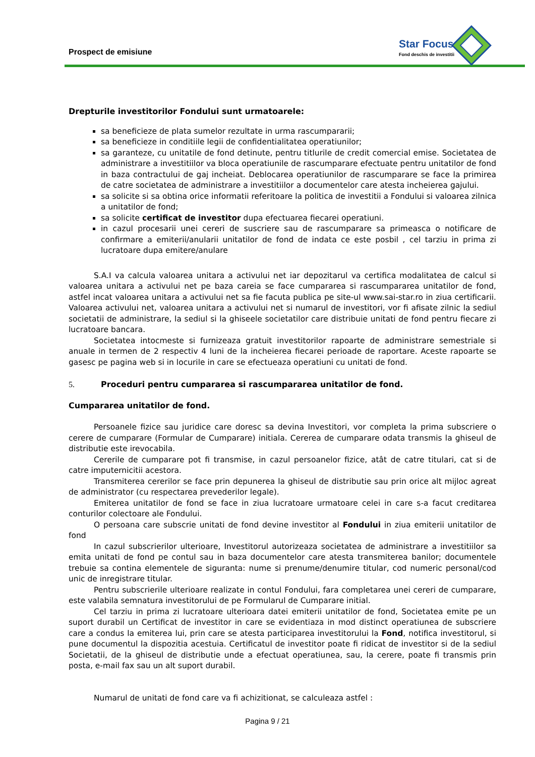Prospect de emisiune
Star Focus
Fond deschis de investitii
Drepturile investitorilor Fondului sunt urmatoarele:
sa beneficieze de plata sumelor rezultate in urma rascumpararii;
sa beneficieze in conditiile legii de confidentialitatea operatiunilor;
sa garanteze, cu unitatile de fond detinute, pentru titlurile de credit comercial emise. Societatea de administrare a investitiilor va bloca operatiunile de rascumparare efectuate pentru unitatilor de fond in baza contractului de gaj incheiat. Deblocarea operatiunilor de rascumparare se face la primirea de catre societatea de administrare a investitiilor a documentelor care atesta incheierea gajului.
sa solicite si sa obtina orice informatii referitoare la politica de investitii a Fondului si valoarea zilnica a unitatilor de fond;
sa solicite certificat de investitor dupa efectuarea fiecarei operatiuni.
in cazul procesarii unei cereri de suscriere sau de rascumparare sa primeasca o notificare de confirmare a emiterii/anularii unitatilor de fond de indata ce este posbil , cel tarziu in prima zi lucratoare dupa emitere/anulare
S.A.I va calcula valoarea unitara a activului net iar depozitarul va certifica modalitatea de calcul si valoarea unitara a activului net pe baza careia se face cumpararea si rascumpararea unitatilor de fond, astfel incat valoarea unitara a activului net sa fie facuta publica pe site-ul www.sai-star.ro in ziua certificarii. Valoarea activului net, valoarea unitara a activului net si numarul de investitori, vor fi afisate zilnic la sediul societatii de administrare, la sediul si la ghiseele societatilor care distribuie unitati de fond pentru fiecare zi lucratoare bancara.
Societatea intocmeste si furnizeaza gratuit investitorilor rapoarte de administrare semestriale si anuale in termen de 2 respectiv 4 luni de la incheierea fiecarei perioade de raportare. Aceste rapoarte se gasesc pe pagina web si in locurile in care se efectueaza operatiuni cu unitati de fond.
5. Proceduri pentru cumpararea si rascumpararea unitatilor de fond.
Cumpararea unitatilor de fond.
Persoanele fizice sau juridice care doresc sa devina Investitori, vor completa la prima subscriere o cerere de cumparare (Formular de Cumparare) initiala. Cererea de cumparare odata transmis la ghiseul de distributie este irevocabila.
Cererile de cumparare pot fi transmise, in cazul persoanelor fizice, atât de catre titulari, cat si de catre imputernicitii acestora.
Transmiterea cererilor se face prin depunerea la ghiseul de distributie sau prin orice alt mijloc agreat de administrator (cu respectarea prevederilor legale).
Emiterea unitatilor de fond se face in ziua lucratoare urmatoare celei in care s-a facut creditarea conturilor colectoare ale Fondului.
O persoana care subscrie unitati de fond devine investitor al Fondului in ziua emiterii unitatilor de fond
In cazul subscrierilor ulterioare, Investitorul autorizeaza societatea de administrare a investitiilor sa emita unitati de fond pe contul sau in baza documentelor care atesta transmiterea banilor; documentele trebuie sa contina elementele de siguranta: nume si prenume/denumire titular, cod numeric personal/cod unic de inregistrare titular.
Pentru subscrierile ulterioare realizate in contul Fondului, fara completarea unei cereri de cumparare, este valabila semnatura investitorului de pe Formularul de Cumparare initial.
Cel tarziu in prima zi lucratoare ulterioara datei emiterii unitatilor de fond, Societatea emite pe un suport durabil un Certificat de investitor in care se evidentiaza in mod distinct operatiunea de subscriere care a condus la emiterea lui, prin care se atesta participarea investitorului la Fond, notifica investitorul, si pune documentul la dispozitia acestuia. Certificatul de investitor poate fi ridicat de investitor si de la sediul Societatii, de la ghiseul de distributie unde a efectuat operatiunea, sau, la cerere, poate fi transmis prin posta, e-mail fax sau un alt suport durabil.
Numarul de unitati de fond care va fi achizitionat, se calculeaza astfel :
Pagina 9 / 21